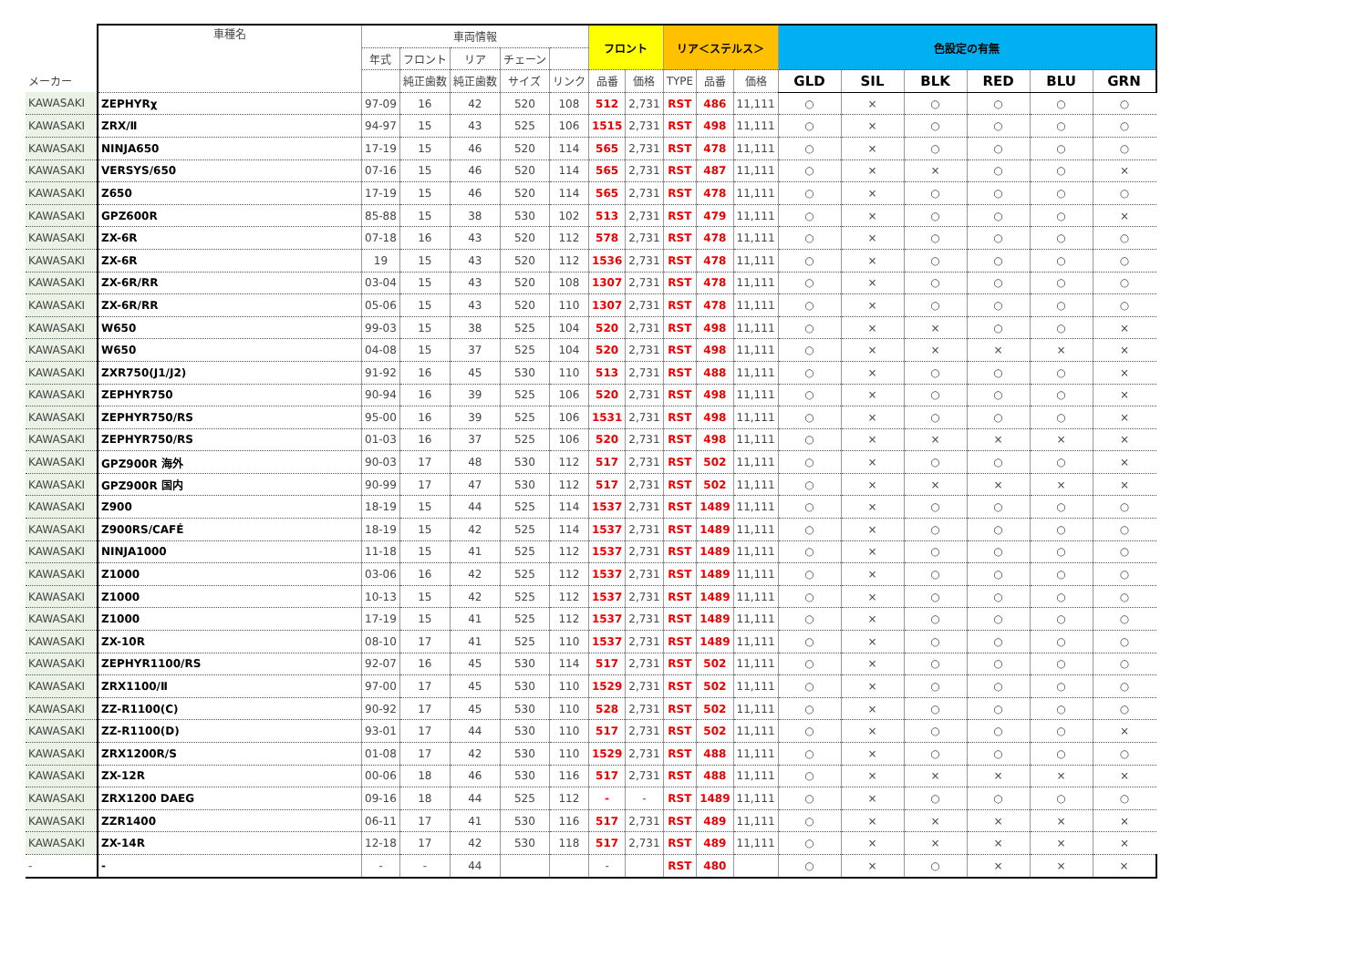| | 車種名 | 車両情報 | | | | | フロント | | リア＜ステルス＞ | | | 色設定の有無 | | | | | |
| --- | --- | --- | --- | --- | --- | --- | --- | --- | --- | --- | --- | --- | --- | --- | --- | --- | --- |
| | | 年式 | フロント | リア | チェーン | | | | | | | | | | | | |
| メーカー | | | 純正歯数 | 純正歯数 | サイズ | リンク | 品番 | 価格 | TYPE | 品番 | 価格 | GLD | SIL | BLK | RED | BLU | GRN |
| KAWASAKI | ZEPHYRχ | 97-09 | 16 | 42 | 520 | 108 | 512 | 2,731 | RST | 486 | 11,111 | ○ | × | ○ | ○ | ○ | ○ |
| KAWASAKI | ZRX/Ⅱ | 94-97 | 15 | 43 | 525 | 106 | 1515 | 2,731 | RST | 498 | 11,111 | ○ | × | ○ | ○ | ○ | ○ |
| KAWASAKI | NINJA650 | 17-19 | 15 | 46 | 520 | 114 | 565 | 2,731 | RST | 478 | 11,111 | ○ | × | ○ | ○ | ○ | ○ |
| KAWASAKI | VERSYS/650 | 07-16 | 15 | 46 | 520 | 114 | 565 | 2,731 | RST | 487 | 11,111 | ○ | × | × | ○ | ○ | × |
| KAWASAKI | Z650 | 17-19 | 15 | 46 | 520 | 114 | 565 | 2,731 | RST | 478 | 11,111 | ○ | × | ○ | ○ | ○ | ○ |
| KAWASAKI | GPZ600R | 85-88 | 15 | 38 | 530 | 102 | 513 | 2,731 | RST | 479 | 11,111 | ○ | × | ○ | ○ | ○ | × |
| KAWASAKI | ZX-6R | 07-18 | 16 | 43 | 520 | 112 | 578 | 2,731 | RST | 478 | 11,111 | ○ | × | ○ | ○ | ○ | ○ |
| KAWASAKI | ZX-6R | 19 | 15 | 43 | 520 | 112 | 1536 | 2,731 | RST | 478 | 11,111 | ○ | × | ○ | ○ | ○ | ○ |
| KAWASAKI | ZX-6R/RR | 03-04 | 15 | 43 | 520 | 108 | 1307 | 2,731 | RST | 478 | 11,111 | ○ | × | ○ | ○ | ○ | ○ |
| KAWASAKI | ZX-6R/RR | 05-06 | 15 | 43 | 520 | 110 | 1307 | 2,731 | RST | 478 | 11,111 | ○ | × | ○ | ○ | ○ | ○ |
| KAWASAKI | W650 | 99-03 | 15 | 38 | 525 | 104 | 520 | 2,731 | RST | 498 | 11,111 | ○ | × | × | ○ | ○ | × |
| KAWASAKI | W650 | 04-08 | 15 | 37 | 525 | 104 | 520 | 2,731 | RST | 498 | 11,111 | ○ | × | × | × | × | × |
| KAWASAKI | ZXR750(J1/J2) | 91-92 | 16 | 45 | 530 | 110 | 513 | 2,731 | RST | 488 | 11,111 | ○ | × | ○ | ○ | ○ | × |
| KAWASAKI | ZEPHYR750 | 90-94 | 16 | 39 | 525 | 106 | 520 | 2,731 | RST | 498 | 11,111 | ○ | × | ○ | ○ | ○ | × |
| KAWASAKI | ZEPHYR750/RS | 95-00 | 16 | 39 | 525 | 106 | 1531 | 2,731 | RST | 498 | 11,111 | ○ | × | ○ | ○ | ○ | × |
| KAWASAKI | ZEPHYR750/RS | 01-03 | 16 | 37 | 525 | 106 | 520 | 2,731 | RST | 498 | 11,111 | ○ | × | × | × | × | × |
| KAWASAKI | GPZ900R 海外 | 90-03 | 17 | 48 | 530 | 112 | 517 | 2,731 | RST | 502 | 11,111 | ○ | × | ○ | ○ | ○ | × |
| KAWASAKI | GPZ900R 国内 | 90-99 | 17 | 47 | 530 | 112 | 517 | 2,731 | RST | 502 | 11,111 | ○ | × | × | × | × | × |
| KAWASAKI | Z900 | 18-19 | 15 | 44 | 525 | 114 | 1537 | 2,731 | RST | 1489 | 11,111 | ○ | × | ○ | ○ | ○ | ○ |
| KAWASAKI | Z900RS/CAFÉ | 18-19 | 15 | 42 | 525 | 114 | 1537 | 2,731 | RST | 1489 | 11,111 | ○ | × | ○ | ○ | ○ | ○ |
| KAWASAKI | NINJA1000 | 11-18 | 15 | 41 | 525 | 112 | 1537 | 2,731 | RST | 1489 | 11,111 | ○ | × | ○ | ○ | ○ | ○ |
| KAWASAKI | Z1000 | 03-06 | 16 | 42 | 525 | 112 | 1537 | 2,731 | RST | 1489 | 11,111 | ○ | × | ○ | ○ | ○ | ○ |
| KAWASAKI | Z1000 | 10-13 | 15 | 42 | 525 | 112 | 1537 | 2,731 | RST | 1489 | 11,111 | ○ | × | ○ | ○ | ○ | ○ |
| KAWASAKI | Z1000 | 17-19 | 15 | 41 | 525 | 112 | 1537 | 2,731 | RST | 1489 | 11,111 | ○ | × | ○ | ○ | ○ | ○ |
| KAWASAKI | ZX-10R | 08-10 | 17 | 41 | 525 | 110 | 1537 | 2,731 | RST | 1489 | 11,111 | ○ | × | ○ | ○ | ○ | ○ |
| KAWASAKI | ZEPHYR1100/RS | 92-07 | 16 | 45 | 530 | 114 | 517 | 2,731 | RST | 502 | 11,111 | ○ | × | ○ | ○ | ○ | ○ |
| KAWASAKI | ZRX1100/Ⅱ | 97-00 | 17 | 45 | 530 | 110 | 1529 | 2,731 | RST | 502 | 11,111 | ○ | × | ○ | ○ | ○ | ○ |
| KAWASAKI | ZZ-R1100(C) | 90-92 | 17 | 45 | 530 | 110 | 528 | 2,731 | RST | 502 | 11,111 | ○ | × | ○ | ○ | ○ | ○ |
| KAWASAKI | ZZ-R1100(D) | 93-01 | 17 | 44 | 530 | 110 | 517 | 2,731 | RST | 502 | 11,111 | ○ | × | ○ | ○ | ○ | × |
| KAWASAKI | ZRX1200R/S | 01-08 | 17 | 42 | 530 | 110 | 1529 | 2,731 | RST | 488 | 11,111 | ○ | × | ○ | ○ | ○ | ○ |
| KAWASAKI | ZX-12R | 00-06 | 18 | 46 | 530 | 116 | 517 | 2,731 | RST | 488 | 11,111 | ○ | × | × | × | × | × |
| KAWASAKI | ZRX1200 DAEG | 09-16 | 18 | 44 | 525 | 112 | - | - | RST | 1489 | 11,111 | ○ | × | ○ | ○ | ○ | ○ |
| KAWASAKI | ZZR1400 | 06-11 | 17 | 41 | 530 | 116 | 517 | 2,731 | RST | 489 | 11,111 | ○ | × | × | × | × | × |
| KAWASAKI | ZX-14R | 12-18 | 17 | 42 | 530 | 118 | 517 | 2,731 | RST | 489 | 11,111 | ○ | × | × | × | × | × |
| - | - | - | - | 44 | | | - | | RST | 480 | | ○ | × | ○ | × | × | × |